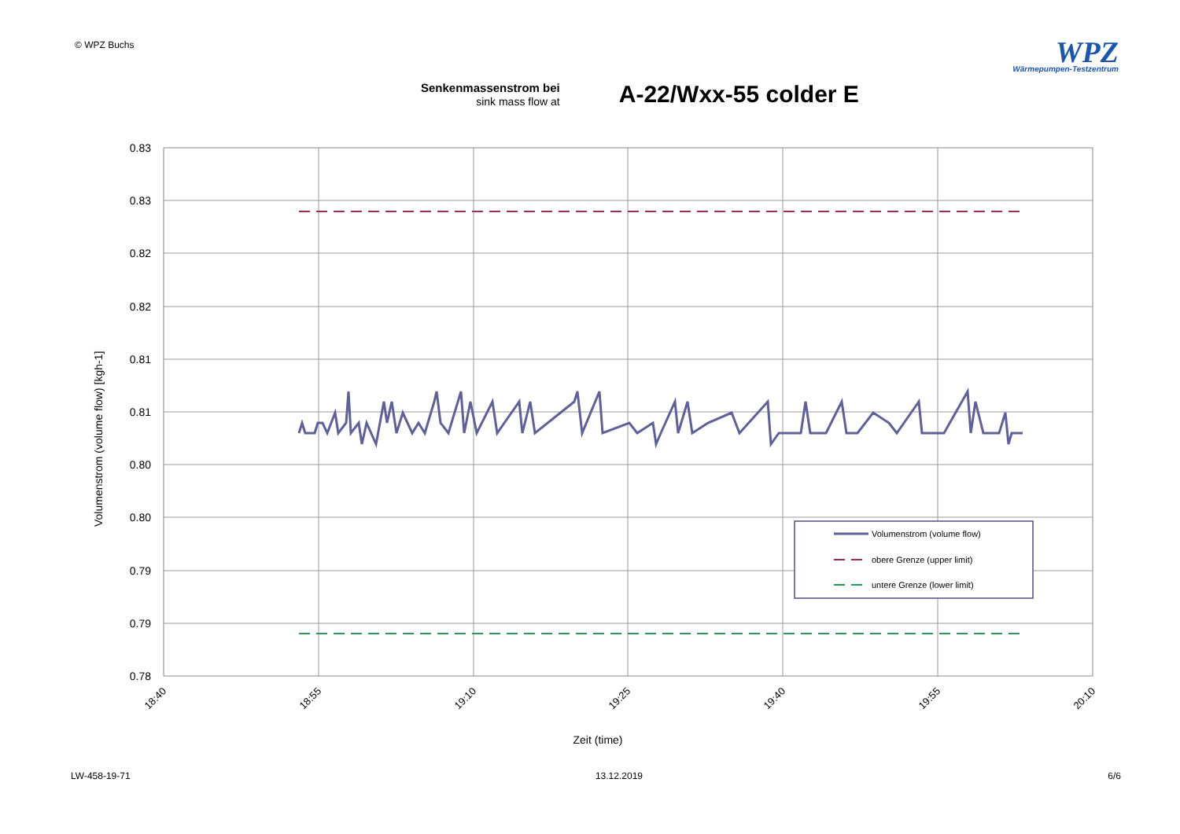© WPZ Buchs
WPZ
Wärmepumpen-Testzentrum
Senkenmassenstrom bei
sink mass flow at
A-22/Wxx-55 colder E
0.83
0.83
0.82
0.82
0.81
0.81
0.80
0.80
0.79
0.79
0.78
18:40
18:55
19:10
19:25
19:40
19:55
20:10
Zeit (time)
Volumenstrom (volume flow) [kgh-1]
Volumenstrom (volume flow)
obere Grenze (upper limit)
untere Grenze (lower limit)
LW-458-19-71 13.12.2019 6/6